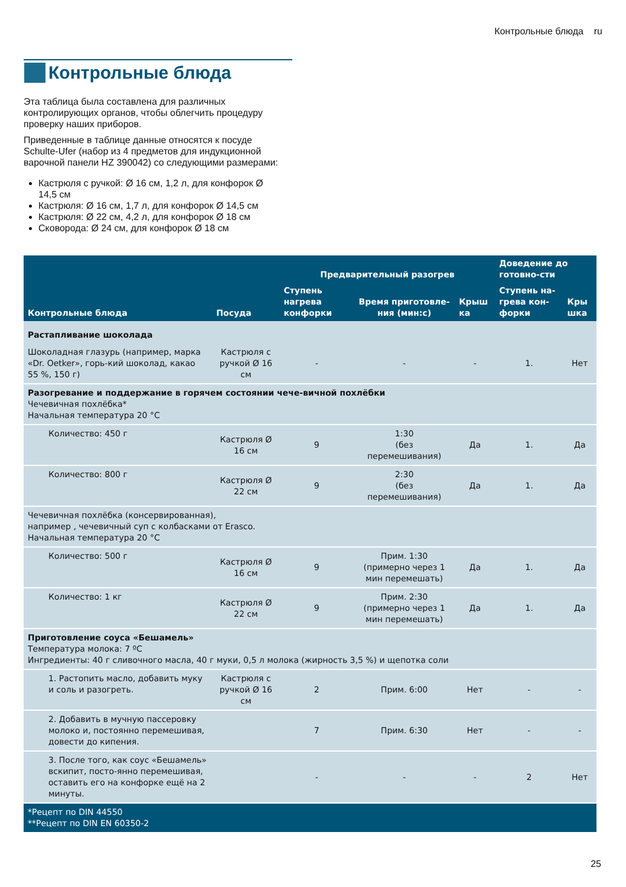Контрольные блюда ru
Контрольные блюда
Эта таблица была составлена для различных контролирующих органов, чтобы облегчить процедуру проверку наших приборов.
Приведенные в таблице данные относятся к посуде Schulte-Ufer (набор из 4 предметов для индукционной варочной панели HZ 390042) со следующими размерами:
Кастрюля с ручкой: Ø 16 см, 1,2 л, для конфорок Ø 14,5 см
Кастрюля: Ø 16 см, 1,7 л, для конфорок Ø 14,5 см
Кастрюля: Ø 22 см, 4,2 л, для конфорок Ø 18 см
Сковорода: Ø 24 см, для конфорок Ø 18 см
| Контрольные блюда | Посуда | Предварительный разогрев | | | Доведение до готовно-сти | |
| --- | --- | --- | --- | --- | --- | --- |
| | | Ступень нагрева конфорки | Время приготовле-ния (мин:с) | Крыш ка | Ступень на-грева кон-форки | Кры шка |
| Растапливание шоколада | | | | | | |
| Шоколадная глазурь (например, марка «Dr. Oetker», горь-кий шоколад, какао 55 %, 150 г) | Кастрюля с ручкой Ø 16 см | - | - | - | 1. | Нет |
| Разогревание и поддержание в горячем состоянии чече-вичной похлёбки Чечевичная похлёбка* Начальная температура 20 °C | | | | | | |
| Количество: 450 г | Кастрюля Ø 16 см | 9 | 1:30 (без перемешивания) | Да | 1. | Да |
| Количество: 800 г | Кастрюля Ø 22 см | 9 | 2:30 (без перемешивания) | Да | 1. | Да |
| Чечевичная похлёбка (консервированная), например , чечевичный суп с колбасками от Erasco. Начальная температура 20 °C | | | | | | |
| Количество: 500 г | Кастрюля Ø 16 см | 9 | Прим. 1:30 (примерно через 1 мин перемешать) | Да | 1. | Да |
| Количество: 1 кг | Кастрюля Ø 22 см | 9 | Прим. 2:30 (примерно через 1 мин перемешать) | Да | 1. | Да |
| Приготовление соуса «Бешамель» Температура молока: 7 ºC Ингредиенты: 40 г сливочного масла, 40 г муки, 0,5 л молока (жирность 3,5 %) и щепотка соли | | | | | | |
| 1. Растопить масло, добавить муку и соль и разогреть. | Кастрюля с ручкой Ø 16 см | 2 | Прим. 6:00 | Нет | - | - |
| 2. Добавить в мучную пассеровку молоко и, постоянно перемешивая, довести до кипения. | | 7 | Прим. 6:30 | Нет | - | - |
| 3. После того, как соус «Бешамель» вскипит, посто-янно перемешивая, оставить его на конфорке ещё на 2 минуты. | | - | - | - | 2 | Нет |
| *Рецепт по DIN 44550 **Рецепт по DIN EN 60350-2 | | | | | | |
25